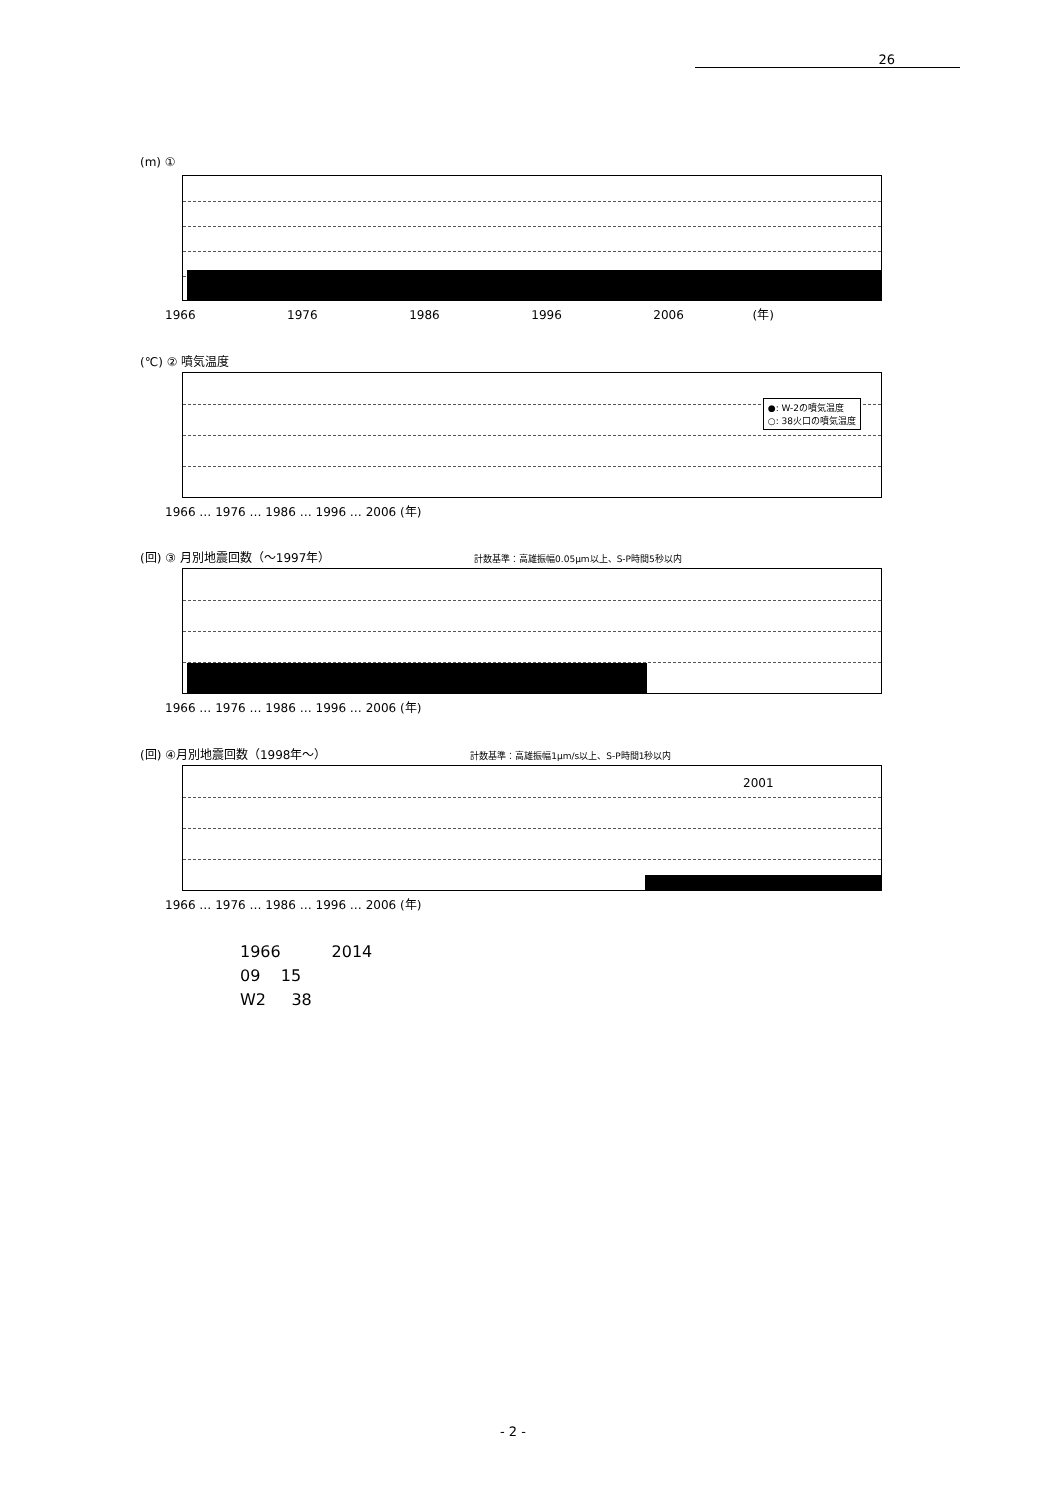26
(m) ①
1966 1976 1986 1996 2006 (年)
(℃) ② 噴気温度
●: W-2の噴気温度
○: 38火口の噴気温度
1966 … 1976 … 1986 … 1996 … 2006 (年)
(回) ③ 月別地震回数（～1997年） 計数基準：高雄振幅0.05μm以上、S-P時間5秒以内
1966 … 1976 … 1986 … 1996 … 2006 (年)
(回) ④月別地震回数（1998年～） 計数基準：高雄振幅1μm/s以上、S-P時間1秒以内
2001
1966 … 1976 … 1986 … 1996 … 2006 (年)
1966 2014
09 15
W2 38
- 2 -